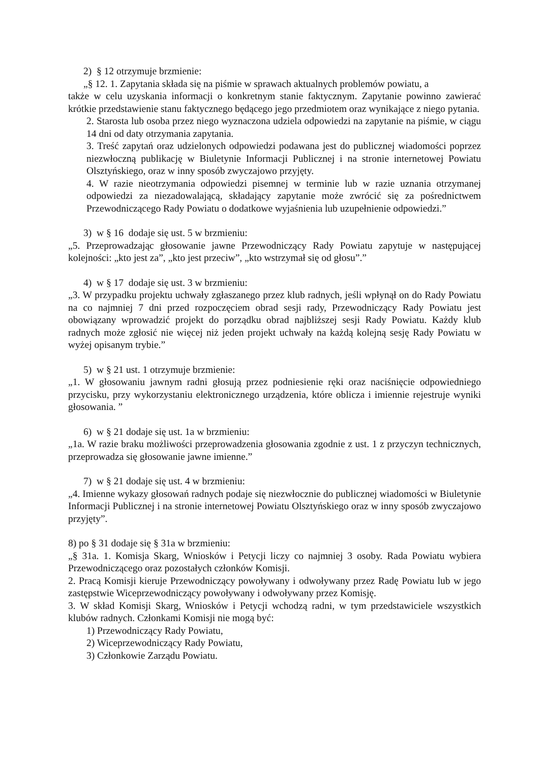2) § 12 otrzymuje brzmienie:
„§ 12. 1. Zapytania składa się na piśmie w sprawach aktualnych problemów powiatu, a
także w celu uzyskania informacji o konkretnym stanie faktycznym. Zapytanie powinno zawierać krótkie przedstawienie stanu faktycznego będącego jego przedmiotem oraz wynikające z niego pytania.
2. Starosta lub osoba przez niego wyznaczona udziela odpowiedzi na zapytanie na piśmie, w ciągu 14 dni od daty otrzymania zapytania.
3. Treść zapytań oraz udzielonych odpowiedzi podawana jest do publicznej wiadomości poprzez niezwłoczną publikację w Biuletynie Informacji Publicznej i na stronie internetowej Powiatu Olsztyńskiego, oraz w inny sposób zwyczajowo przyjęty.
4. W razie nieotrzymania odpowiedzi pisemnej w terminie lub w razie uznania otrzymanej odpowiedzi za niezadowalającą, składający zapytanie może zwrócić się za pośrednictwem Przewodniczącego Rady Powiatu o dodatkowe wyjaśnienia lub uzupełnienie odpowiedzi.”
3) w § 16 dodaje się ust. 5 w brzmieniu:
„5. Przeprowadzając głosowanie jawne Przewodniczący Rady Powiatu zapytuje w następującej kolejności: „kto jest za”, „kto jest przeciw”, „kto wstrzymał się od głosu”.”
4) w § 17 dodaje się ust. 3 w brzmieniu:
„3. W przypadku projektu uchwały zgłaszanego przez klub radnych, jeśli wpłynął on do Rady Powiatu na co najmniej 7 dni przed rozpoczęciem obrad sesji rady, Przewodniczący Rady Powiatu jest obowiązany wprowadzić projekt do porządku obrad najbliższej sesji Rady Powiatu. Każdy klub radnych może zgłosić nie więcej niż jeden projekt uchwały na każdą kolejną sesję Rady Powiatu w wyżej opisanym trybie.”
5) w § 21 ust. 1 otrzymuje brzmienie:
„1. W głosowaniu jawnym radni głosują przez podniesienie ręki oraz naciśnięcie odpowiedniego przycisku, przy wykorzystaniu elektronicznego urządzenia, które oblicza i imiennie rejestruje wyniki głosowania. ”
6) w § 21 dodaje się ust. 1a w brzmieniu:
„1a. W razie braku możliwości przeprowadzenia głosowania zgodnie z ust. 1 z przyczyn technicznych, przeprowadza się głosowanie jawne imienne.”
7) w § 21 dodaje się ust. 4 w brzmieniu:
„4. Imienne wykazy głosowań radnych podaje się niezwłocznie do publicznej wiadomości w Biuletynie Informacji Publicznej i na stronie internetowej Powiatu Olsztyńskiego oraz w inny sposób zwyczajowo przyjęty”.
8) po § 31 dodaje się § 31a w brzmieniu:
„§ 31a. 1. Komisja Skarg, Wniosków i Petycji liczy co najmniej 3 osoby. Rada Powiatu wybiera Przewodniczącego oraz pozostałych członków Komisji.
2. Pracą Komisji kieruje Przewodniczący powoływany i odwoływany przez Radę Powiatu lub w jego zastępstwie Wiceprzewodniczący powoływany i odwoływany przez Komisję.
3. W skład Komisji Skarg, Wniosków i Petycji wchodzą radni, w tym przedstawiciele wszystkich klubów radnych. Członkami Komisji nie mogą być:
1) Przewodniczący Rady Powiatu,
2) Wiceprzewodniczący Rady Powiatu,
3) Członkowie Zarządu Powiatu.